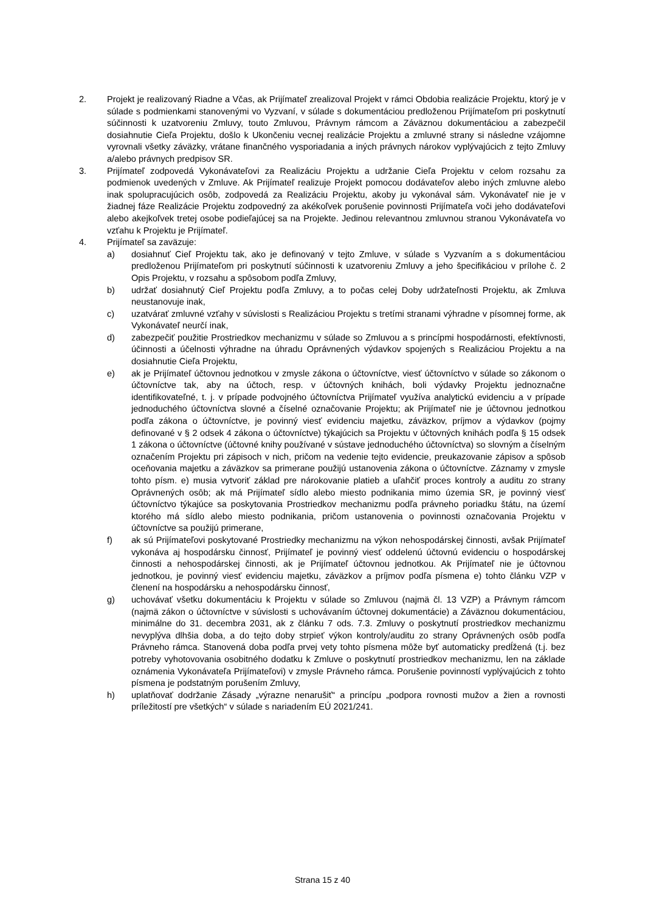2. Projekt je realizovaný Riadne a Včas, ak Prijímateľ zrealizoval Projekt v rámci Obdobia realizácie Projektu, ktorý je v súlade s podmienkami stanovenými vo Vyzvaní, v súlade s dokumentáciou predloženou Prijímateľom pri poskytnutí súčinnosti k uzatvoreniu Zmluvy, touto Zmluvou, Právnym rámcom a Záväznou dokumentáciou a zabezpečil dosiahnutie Cieľa Projektu, došlo k Ukončeniu vecnej realizácie Projektu a zmluvné strany si následne vzájomne vyrovnali všetky záväzky, vrátane finančného vysporiadania a iných právnych nárokov vyplývajúcich z tejto Zmluvy a/alebo právnych predpisov SR.
3. Prijímateľ zodpovedá Vykonávateľovi za Realizáciu Projektu a udržanie Cieľa Projektu v celom rozsahu za podmienok uvedených v Zmluve. Ak Prijímateľ realizuje Projekt pomocou dodávateľov alebo iných zmluvne alebo inak spolupracujúcich osôb, zodpovedá za Realizáciu Projektu, akoby ju vykonával sám. Vykonávateľ nie je v žiadnej fáze Realizácie Projektu zodpovedný za akékoľvek porušenie povinnosti Prijímateľa voči jeho dodávateľovi alebo akejkoľvek tretej osobe podieľajúcej sa na Projekte. Jedinou relevantnou zmluvnou stranou Vykonávateľa vo vzťahu k Projektu je Prijímateľ.
4. Prijímateľ sa zaväzuje:
a) dosiahnuť Cieľ Projektu tak, ako je definovaný v tejto Zmluve, v súlade s Vyzvaním a s dokumentáciou predloženou Prijímateľom pri poskytnutí súčinnosti k uzatvoreniu Zmluvy a jeho špecifikáciou v prílohe č. 2 Opis Projektu, v rozsahu a spôsobom podľa Zmluvy,
b) udržať dosiahnutý Cieľ Projektu podľa Zmluvy, a to počas celej Doby udržateľnosti Projektu, ak Zmluva neustanovuje inak,
c) uzatvárať zmluvné vzťahy v súvislosti s Realizáciou Projektu s tretími stranami výhradne v písomnej forme, ak Vykonávateľ neurčí inak,
d) zabezpečiť použitie Prostriedkov mechanizmu v súlade so Zmluvou a s princípmi hospodárnosti, efektívnosti, účinnosti a účelnosti výhradne na úhradu Oprávnených výdavkov spojených s Realizáciou Projektu a na dosiahnutie Cieľa Projektu,
e) ak je Prijímateľ účtovnou jednotkou v zmysle zákona o účtovníctve, viesť účtovníctvo v súlade so zákonom o účtovníctve tak, aby na účtoch, resp. v účtovných knihách, boli výdavky Projektu jednoznačne identifikovateľné, t. j. v prípade podvojného účtovníctva Prijímateľ využíva analytickú evidenciu a v prípade jednoduchého účtovníctva slovné a číselné označovanie Projektu; ak Prijímateľ nie je účtovnou jednotkou podľa zákona o účtovníctve, je povinný viesť evidenciu majetku, záväzkov, príjmov a výdavkov (pojmy definované v § 2 odsek 4 zákona o účtovníctve) týkajúcich sa Projektu v účtovných knihách podľa § 15 odsek 1 zákona o účtovníctve (účtovné knihy používané v sústave jednoduchého účtovníctva) so slovným a číselným označením Projektu pri zápisoch v nich, pričom na vedenie tejto evidencie, preukazovanie zápisov a spôsob oceňovania majetku a záväzkov sa primerane použijú ustanovenia zákona o účtovníctve. Záznamy v zmysle tohto písm. e) musia vytvoriť základ pre nárokovanie platieb a uľahčiť proces kontroly a auditu zo strany Oprávnených osôb; ak má Prijímateľ sídlo alebo miesto podnikania mimo územia SR, je povinný viesť účtovníctvo týkajúce sa poskytovania Prostriedkov mechanizmu podľa právneho poriadku štátu, na území ktorého má sídlo alebo miesto podnikania, pričom ustanovenia o povinnosti označovania Projektu v účtovníctve sa použijú primerane,
f) ak sú Prijímateľovi poskytované Prostriedky mechanizmu na výkon nehospodárskej činnosti, avšak Prijímateľ vykonáva aj hospodársku činnosť, Prijímateľ je povinný viesť oddelenú účtovnú evidenciu o hospodárskej činnosti a nehospodárskej činnosti, ak je Prijímateľ účtovnou jednotkou. Ak Prijímateľ nie je účtovnou jednotkou, je povinný viesť evidenciu majetku, záväzkov a príjmov podľa písmena e) tohto článku VZP v členení na hospodársku a nehospodársku činnosť,
g) uchovávať všetku dokumentáciu k Projektu v súlade so Zmluvou (najmä čl. 13 VZP) a Právnym rámcom (najmä zákon o účtovníctve v súvislosti s uchovávaním účtovnej dokumentácie) a Záväznou dokumentáciou, minimálne do 31. decembra 2031, ak z článku 7 ods. 7.3. Zmluvy o poskytnutí prostriedkov mechanizmu nevyplýva dlhšia doba, a do tejto doby strpieť výkon kontroly/auditu zo strany Oprávnených osôb podľa Právneho rámca. Stanovená doba podľa prvej vety tohto písmena môže byť automaticky predĺžená (t.j. bez potreby vyhotovovania osobitného dodatku k Zmluve o poskytnutí prostriedkov mechanizmu, len na základe oznámenia Vykonávateľa Prijímateľovi) v zmysle Právneho rámca. Porušenie povinností vyplývajúcich z tohto písmena je podstatným porušením Zmluvy,
h) uplatňovať dodržanie Zásady „výrazne nenarušiť“ a princípu „podpora rovnosti mužov a žien a rovnosti príležitostí pre všetkých“ v súlade s nariadením EÚ 2021/241.
Strana 15 z 40